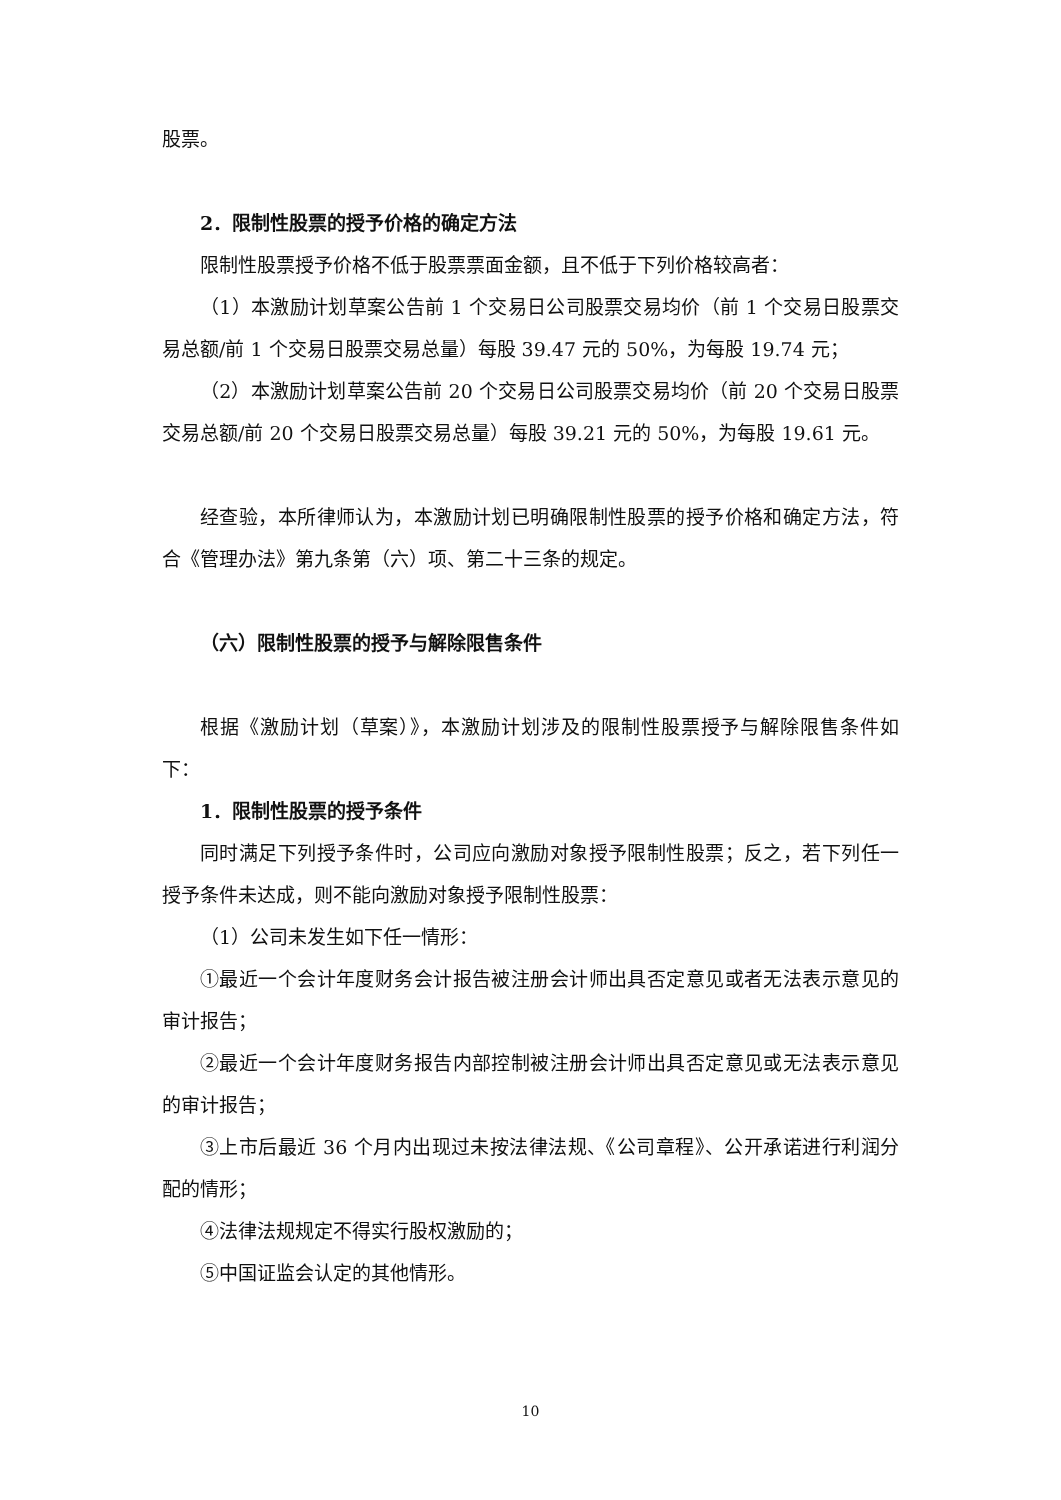股票。
2．限制性股票的授予价格的确定方法
限制性股票授予价格不低于股票票面金额，且不低于下列价格较高者：
（1）本激励计划草案公告前 1 个交易日公司股票交易均价（前 1 个交易日股票交易总额/前 1 个交易日股票交易总量）每股 39.47 元的 50%，为每股 19.74 元；
（2）本激励计划草案公告前 20 个交易日公司股票交易均价（前 20 个交易日股票交易总额/前 20 个交易日股票交易总量）每股 39.21 元的 50%，为每股 19.61 元。
经查验，本所律师认为，本激励计划已明确限制性股票的授予价格和确定方法，符合《管理办法》第九条第（六）项、第二十三条的规定。
（六）限制性股票的授予与解除限售条件
根据《激励计划（草案）》，本激励计划涉及的限制性股票授予与解除限售条件如下：
1．限制性股票的授予条件
同时满足下列授予条件时，公司应向激励对象授予限制性股票；反之，若下列任一授予条件未达成，则不能向激励对象授予限制性股票：
（1）公司未发生如下任一情形：
①最近一个会计年度财务会计报告被注册会计师出具否定意见或者无法表示意见的审计报告；
②最近一个会计年度财务报告内部控制被注册会计师出具否定意见或无法表示意见的审计报告；
③上市后最近 36 个月内出现过未按法律法规、《公司章程》、公开承诺进行利润分配的情形；
④法律法规规定不得实行股权激励的；
⑤中国证监会认定的其他情形。
10